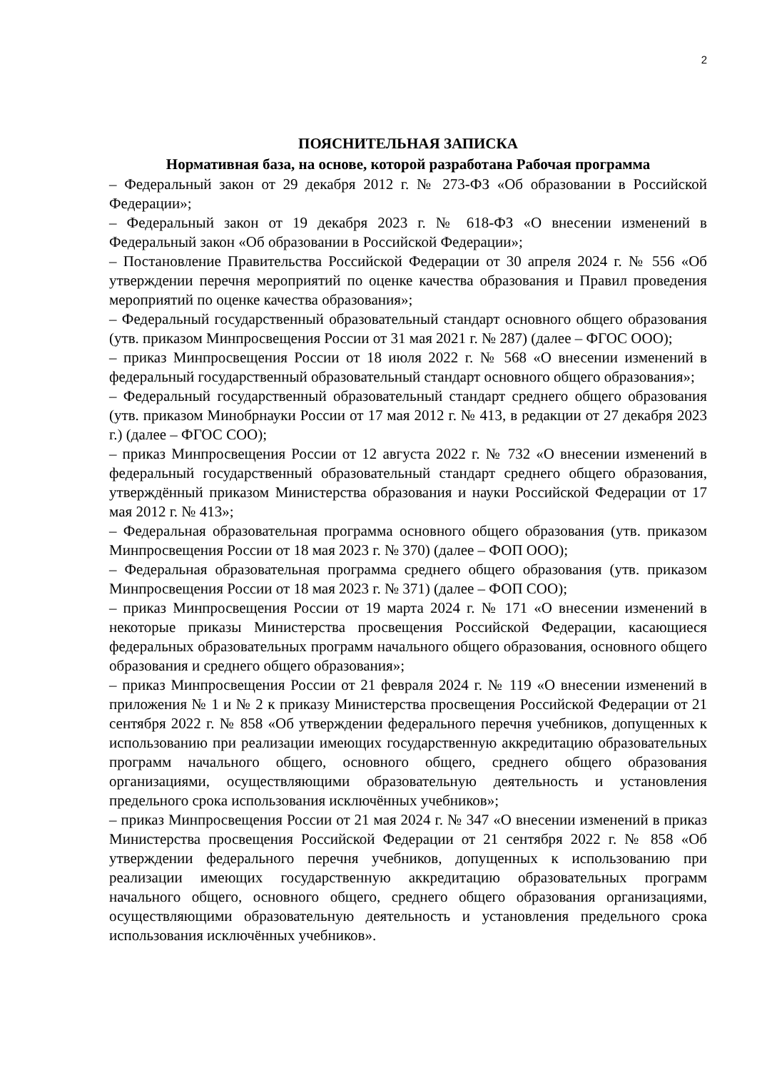2
ПОЯСНИТЕЛЬНАЯ ЗАПИСКА
Нормативная база, на основе, которой разработана Рабочая программа
– Федеральный закон от 29 декабря 2012 г. № 273-ФЗ «Об образовании в Российской Федерации»;
– Федеральный закон от 19 декабря 2023 г. № 618-ФЗ «О внесении изменений в Федеральный закон «Об образовании в Российской Федерации»;
– Постановление Правительства Российской Федерации от 30 апреля 2024 г. № 556 «Об утверждении перечня мероприятий по оценке качества образования и Правил проведения мероприятий по оценке качества образования»;
– Федеральный государственный образовательный стандарт основного общего образования (утв. приказом Минпросвещения России от 31 мая 2021 г. № 287) (далее – ФГОС ООО);
– приказ Минпросвещения России от 18 июля 2022 г. № 568 «О внесении изменений в федеральный государственный образовательный стандарт основного общего образования»;
– Федеральный государственный образовательный стандарт среднего общего образования (утв. приказом Минобрнауки России от 17 мая 2012 г. № 413, в редакции от 27 декабря 2023 г.) (далее – ФГОС СОО);
– приказ Минпросвещения России от 12 августа 2022 г. № 732 «О внесении изменений в федеральный государственный образовательный стандарт среднего общего образования, утверждённый приказом Министерства образования и науки Российской Федерации от 17 мая 2012 г. № 413»;
– Федеральная образовательная программа основного общего образования (утв. приказом Минпросвещения России от 18 мая 2023 г. № 370) (далее – ФОП ООО);
– Федеральная образовательная программа среднего общего образования (утв. приказом Минпросвещения России от 18 мая 2023 г. № 371) (далее – ФОП СОО);
– приказ Минпросвещения России от 19 марта 2024 г. № 171 «О внесении изменений в некоторые приказы Министерства просвещения Российской Федерации, касающиеся федеральных образовательных программ начального общего образования, основного общего образования и среднего общего образования»;
– приказ Минпросвещения России от 21 февраля 2024 г. № 119 «О внесении изменений в приложения № 1 и № 2 к приказу Министерства просвещения Российской Федерации от 21 сентября 2022 г. № 858 «Об утверждении федерального перечня учебников, допущенных к использованию при реализации имеющих государственную аккредитацию образовательных программ начального общего, основного общего, среднего общего образования организациями, осуществляющими образовательную деятельность и установления предельного срока использования исключённых учебников»;
– приказ Минпросвещения России от 21 мая 2024 г. № 347 «О внесении изменений в приказ Министерства просвещения Российской Федерации от 21 сентября 2022 г. № 858 «Об утверждении федерального перечня учебников, допущенных к использованию при реализации имеющих государственную аккредитацию образовательных программ начального общего, основного общего, среднего общего образования организациями, осуществляющими образовательную деятельность и установления предельного срока использования исключённых учебников».